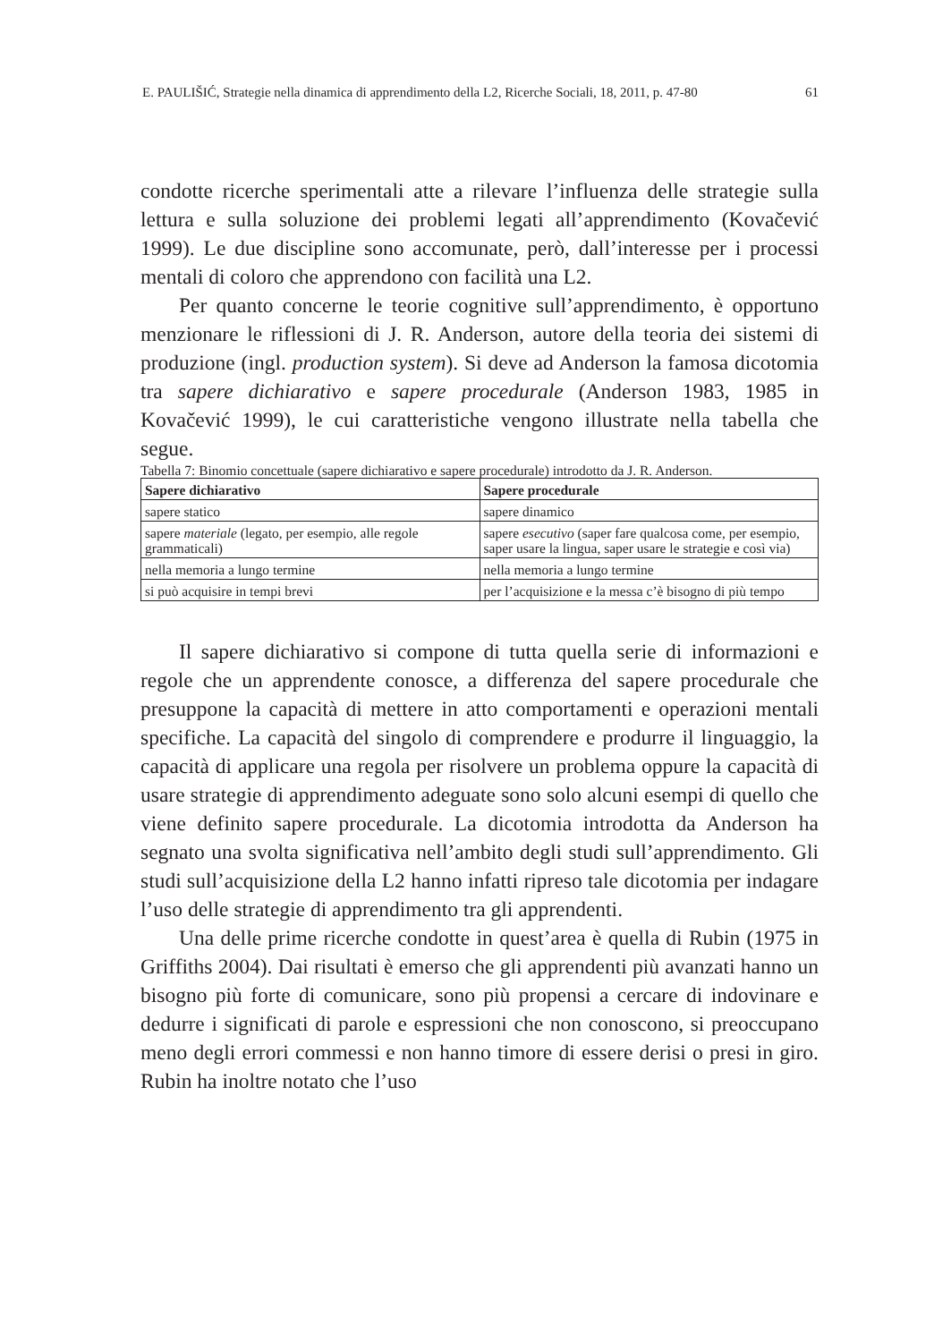E. PAULIŠIĆ, Strategie nella dinamica di apprendimento della L2, Ricerche Sociali, 18, 2011, p. 47-80 61
condotte ricerche sperimentali atte a rilevare l’influenza delle strategie sulla lettura e sulla soluzione dei problemi legati all’apprendimento (Kovačević 1999). Le due discipline sono accomunate, però, dall’interesse per i processi mentali di coloro che apprendono con facilità una L2.
Per quanto concerne le teorie cognitive sull’apprendimento, è opportuno menzionare le riflessioni di J. R. Anderson, autore della teoria dei sistemi di produzione (ingl. production system). Si deve ad Anderson la famosa dicotomia tra sapere dichiarativo e sapere procedurale (Anderson 1983, 1985 in Kovačević 1999), le cui caratteristiche vengono illustrate nella tabella che segue.
Tabella 7: Binomio concettuale (sapere dichiarativo e sapere procedurale) introdotto da J. R. Anderson.
| Sapere dichiarativo | Sapere procedurale |
| --- | --- |
| sapere statico | sapere dinamico |
| sapere materiale (legato, per esempio, alle regole grammaticali) | sapere esecutivo (saper fare qualcosa come, per esempio, saper usare la lingua, saper usare le strategie e così via) |
| nella memoria a lungo termine | nella memoria a lungo termine |
| si può acquisire in tempi brevi | per l’acquisizione e la messa c’è bisogno di più tempo |
Il sapere dichiarativo si compone di tutta quella serie di informazioni e regole che un apprendente conosce, a differenza del sapere procedurale che presuppone la capacità di mettere in atto comportamenti e operazioni mentali specifiche. La capacità del singolo di comprendere e produrre il linguaggio, la capacità di applicare una regola per risolvere un problema oppure la capacità di usare strategie di apprendimento adeguate sono solo alcuni esempi di quello che viene definito sapere procedurale. La dicotomia introdotta da Anderson ha segnato una svolta significativa nell’ambito degli studi sull’apprendimento. Gli studi sull’acquisizione della L2 hanno infatti ripreso tale dicotomia per indagare l’uso delle strategie di apprendimento tra gli apprendenti.
Una delle prime ricerche condotte in quest’area è quella di Rubin (1975 in Griffiths 2004). Dai risultati è emerso che gli apprendenti più avanzati hanno un bisogno più forte di comunicare, sono più propensi a cercare di indovinare e dedurre i significati di parole e espressioni che non conoscono, si preoccupano meno degli errori commessi e non hanno timore di essere derisi o presi in giro. Rubin ha inoltre notato che l’uso